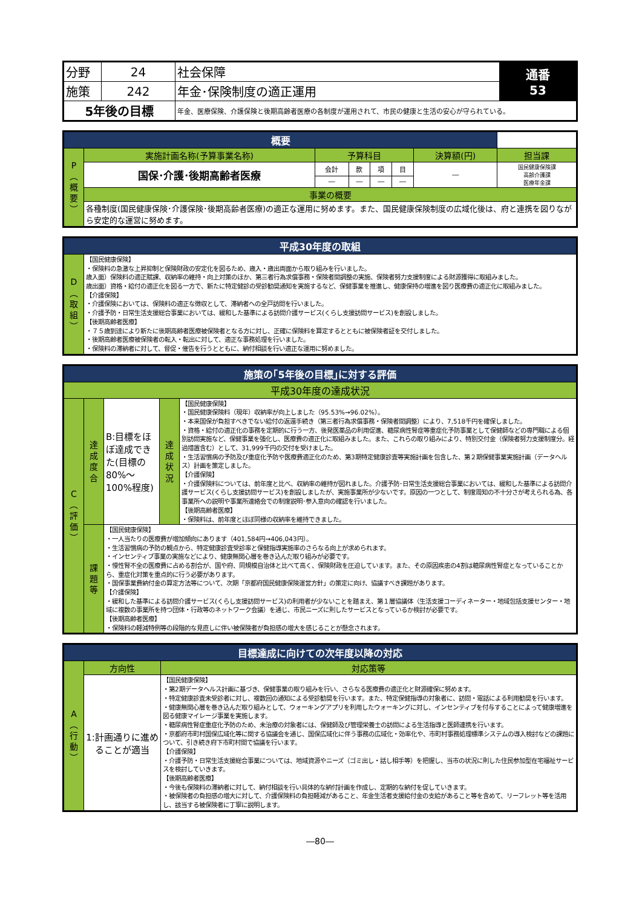| 分野 | 24 | 社会保障 | 通番 53 |
| 施策 | 242 | 年金･保険制度の適正運用 | |
| 5年後の目標 | | 年金、医療保険、介護保険と後期高齢者医療の各制度が運用されて、市民の健康と生活の安心が守られている。 | |
| 概要 | | | | | | | |
| --- | --- | --- | --- | --- | --- | --- | --- |
| P ︵ 概 要 ︶ | 実施計画名称(予算事業名称) | 予算科目 | | | | 決算額(円) | 担当課 |
| | 国保･介護･後期高齢者医療 | 会計 | 款 | 項 | 目 | ― | 国民健康保険課 高齢介護課 医療年金課 |
| | | ― | ― | ― | ― | | |
| | 事業の概要 | | | | | | |
| | 各種制度(国民健康保険･介護保険･後期高齢者医療)の適正な運用に努めます。また、国民健康保険制度の広域化後は、府と連携を図りながら安定的な運営に努めます。 | | | | | | |
| 平成30年度の取組 | |
| --- | --- |
| D ︵ 取 組 ︶ | 【国民健康保険】 ・保険料の急激な上昇抑制と保険財政の安定化を図るため、歳入・歳出両面から取り組みを行いました。 歳入面）保険料の適正賦課、収納率の維持・向上対策のほか、第三者行為求償事務・保険者間調整の実施、保険者努力支援制度による財源獲得に取組みました。 歳出面）資格・給付の適正化を図る一方で、新たに特定健診の受診勧奨通知を実施するなど、保健事業を推進し、健康保持の増進を図り医療費の適正化に取組みました。 【介護保険】 ・介護保険においては、保険料の適正な徴収として、滞納者への全戸訪問を行いました。 ・介護予防・日常生活支援総合事業においては、緩和した基準による訪問介護サービス(くらし支援訪問サービス)を創設しました。 【後期高齢者医療】 ・７５歳到達により新たに後期高齢者医療被保険者となる方に対し、正確に保険料を算定するとともに被保険者証を交付しました。 ・後期高齢者医療被保険者の転入・転出に対して、適正な事務処理を行いました。 ・保険料の滞納者に対して、督促・催告を行うとともに、納付相談を行い適正な運用に努めました。 |
| 施策の｢5年後の目標｣に対する評価 | | | | |
| --- | --- | --- | --- | --- |
| 平成30年度の達成状況 | | | | |
| C ︵ 評 価 ︶ | 達 成 度 合 | B:目標をほぼ達成できた(目標の80%～100%程度) | 達 成 状 況 | 【国民健康保険】 ・国民健康保険料（現年）収納率が向上しました（95.53%→96.02%）。 ・本来国保が負担すべきでない給付の返還手続き（第三者行為求償事務・保険者間調整）により、7,518千円を確保しました。 ・資格・給付の適正化の事務を定期的に行う一方、後発医薬品の利用促進、糖尿病性腎症等重症化予防事業として保健師などの専門職による個別訪問実施など、保健事業を強化し、医療費の適正化に取組みました。また、これらの取り組みにより、特別交付金（保険者努力支援制度分。経過措置含む）として、31,999千円の交付を受けました。 ・生活習慣病の予防及び重症化予防や医療費適正化のため、第3期特定健康診査等実施計画を包含した、第２期保健事業実施計画（データヘルス）計画を策定しました。 【介護保険】 ・介護保険料については、前年度と比べ、収納率の維持が図れました。介護予防･日常生活支援総合事業においては、緩和した基準による訪問介護サービス(くらし支援訪問サービス)を創設しましたが、実施事業所が少ないです。原因の一つとして、制度周知の不十分さが考えられる為、各事業所への説明や事業所連絡会での制度説明･参入意向の確認を行いました。 【後期高齢者医療】 ・保険料は、前年度とほぼ同様の収納率を維持できました。 |
| | 課 題 等 | 【国民健康保険】 ・一人当たりの医療費が増加傾向にあります（401,584円→406,043円）。 ・生活習慣病の予防の観点から、特定健康診査受診率と保健指導実施率のさらなる向上が求められます。 ・インセンティブ事業の実施などにより、健康無関心層を巻き込んだ取り組みが必要です。 ・慢性腎不全の医療費に占める割合が、国や府、同規模自治体と比べて高く、保険財政を圧迫しています。また、その原因疾患の4割は糖尿病性腎症となっていることから、重症化対策を重点的に行う必要があります。 ・国保事業費納付金の算定方法等について、次期「京都府国民健康保険運営方針」の策定に向け、協議すべき課題があります。 【介護保険】 ・緩和した基準による訪問介護サービス(くらし支援訪問サービス)の利用者が少ないことを踏まえ、第１層協議体（生活支援コーディネーター・地域包括支援センター・地域に複数の事業所を持つ団体・行政等のネットワーク会議）を通じ、市民ニーズに則したサービスとなっているか検討が必要です。 【後期高齢者医療】 ・保険料の軽減特例等の段階的な見直しに伴い被保険者が負担感の増大を感じることが懸念されます。 | | |
| 目標達成に向けての次年度以降の対応 | | |
| --- | --- | --- |
| A ︵ 行 動 ︶ | 方向性 | 対応策等 |
| | 1:計画通りに進めることが適当 | 【国民健康保険】 ・第2期データヘルス計画に基づき、保健事業の取り組みを行い、さらなる医療費の適正化と財源確保に努めます。 ・特定健康診査未受診者に対し、複数回の通知による受診勧奨を行います。また、特定保健指導の対象者に、訪問・電話による利用勧奨を行います。 ・健康無関心層を巻き込んだ取り組みとして、ウォーキングアプリを利用したウォーキングに対し、インセンティブを付与することによって健康増進を図る健康マイレージ事業を実施します。 ・糖尿病性腎症重症化予防のため、未治療の対象者には、保健師及び管理栄養士の訪問による生活指導と医師連携を行います。 ・京都府市町村国保広域化等に関する協議会を通じ、国保広域化に伴う事務の広域化・効率化や、市町村事務処理標準システムの導入検討などの課題について、引き続き府下市町村間で協議を行います。 【介護保険】 ・介護予防・日常生活支援総合事業については、地域資源やニーズ（ゴミ出し・話し相手等）を把握し、当市の状況に則した住民参加型在宅福祉サービスを検討していきます。 【後期高齢者医療】 ・今後も保険料の滞納者に対して、納付相談を行い具体的な納付計画を作成し、定期的な納付を促していきます。 ・被保険者の負担感の増大に対して、介護保険料の負担軽減があること、年金生活者支援給付金の支給があること等を含めて、リーフレット等を活用し、該当する被保険者に丁寧に説明します。 |
―80―